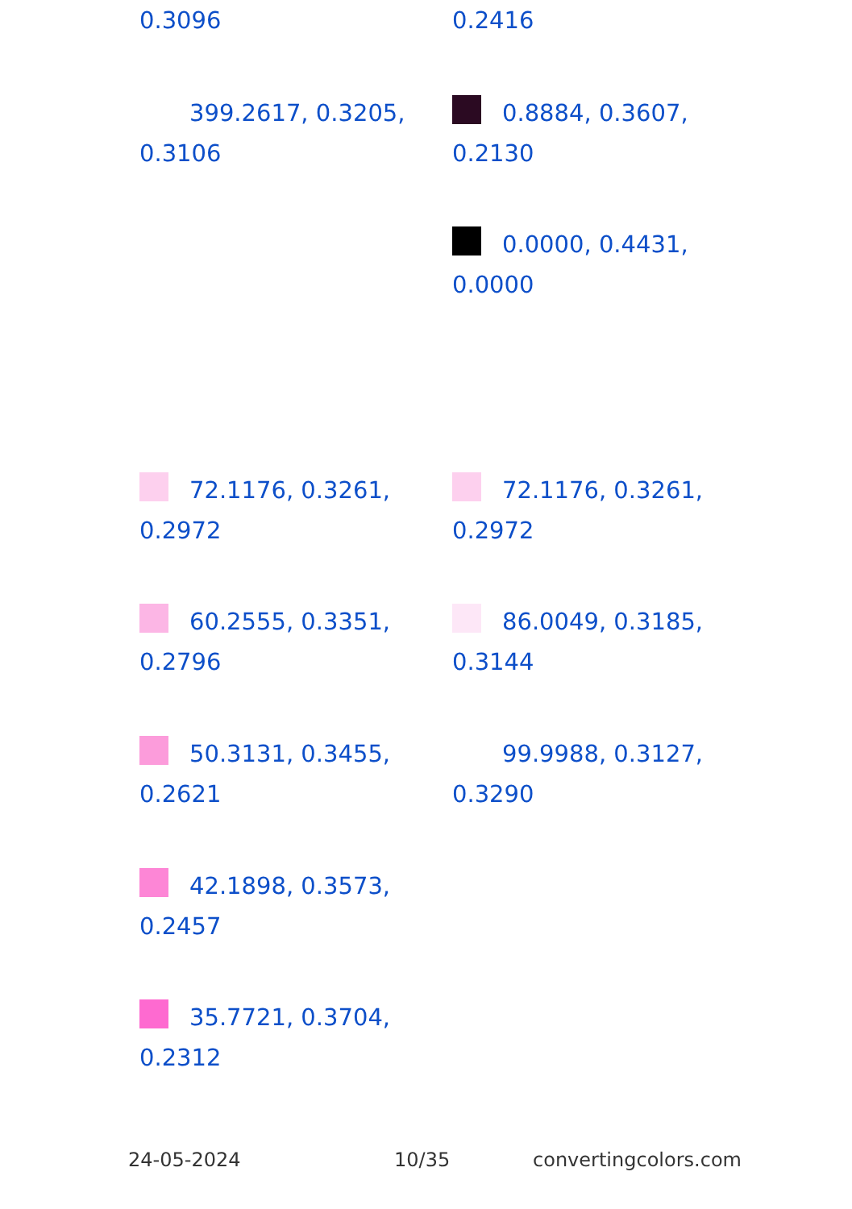0.3096 0.2416
399.2617, 0.3205, 0.3106
0.8884, 0.3607, 0.2130
0.0000, 0.4431, 0.0000
72.1176, 0.3261, 0.2972
72.1176, 0.3261, 0.2972
60.2555, 0.3351, 0.2796
86.0049, 0.3185, 0.3144
50.3131, 0.3455, 0.2621
99.9988, 0.3127, 0.3290
42.1898, 0.3573, 0.2457
35.7721, 0.3704, 0.2312
24-05-2024 10/35 convertingcolors.com